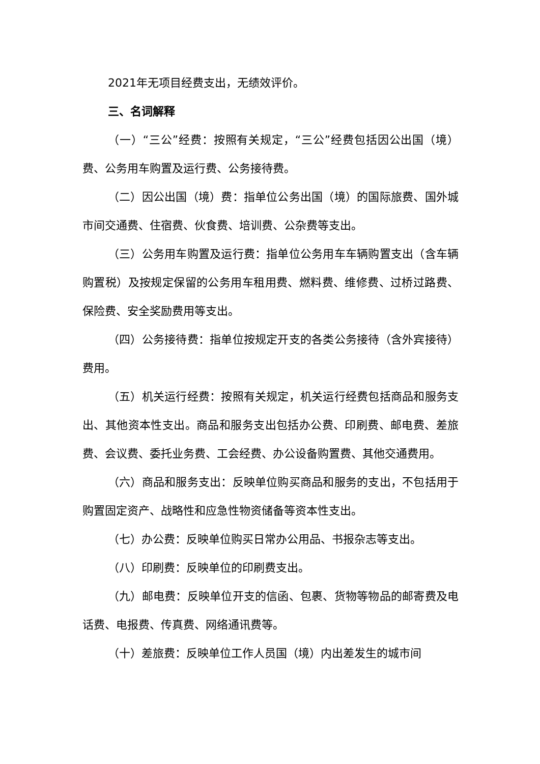2021年无项目经费支出，无绩效评价。
三、名词解释
（一）“三公”经费：按照有关规定，“三公”经费包括因公出国（境）费、公务用车购置及运行费、公务接待费。
（二）因公出国（境）费：指单位公务出国（境）的国际旅费、国外城市间交通费、住宿费、伙食费、培训费、公杂费等支出。
（三）公务用车购置及运行费：指单位公务用车车辆购置支出（含车辆购置税）及按规定保留的公务用车租用费、燃料费、维修费、过桥过路费、保险费、安全奖励费用等支出。
（四）公务接待费：指单位按规定开支的各类公务接待（含外宾接待）费用。
（五）机关运行经费：按照有关规定，机关运行经费包括商品和服务支出、其他资本性支出。商品和服务支出包括办公费、印刷费、邮电费、差旅费、会议费、委托业务费、工会经费、办公设备购置费、其他交通费用。
（六）商品和服务支出：反映单位购买商品和服务的支出，不包括用于购置固定资产、战略性和应急性物资储备等资本性支出。
（七）办公费：反映单位购买日常办公用品、书报杂志等支出。
（八）印刷费：反映单位的印刷费支出。
（九）邮电费：反映单位开支的信函、包裹、货物等物品的邮寄费及电话费、电报费、传真费、网络通讯费等。
（十）差旅费：反映单位工作人员国（境）内出差发生的城市间